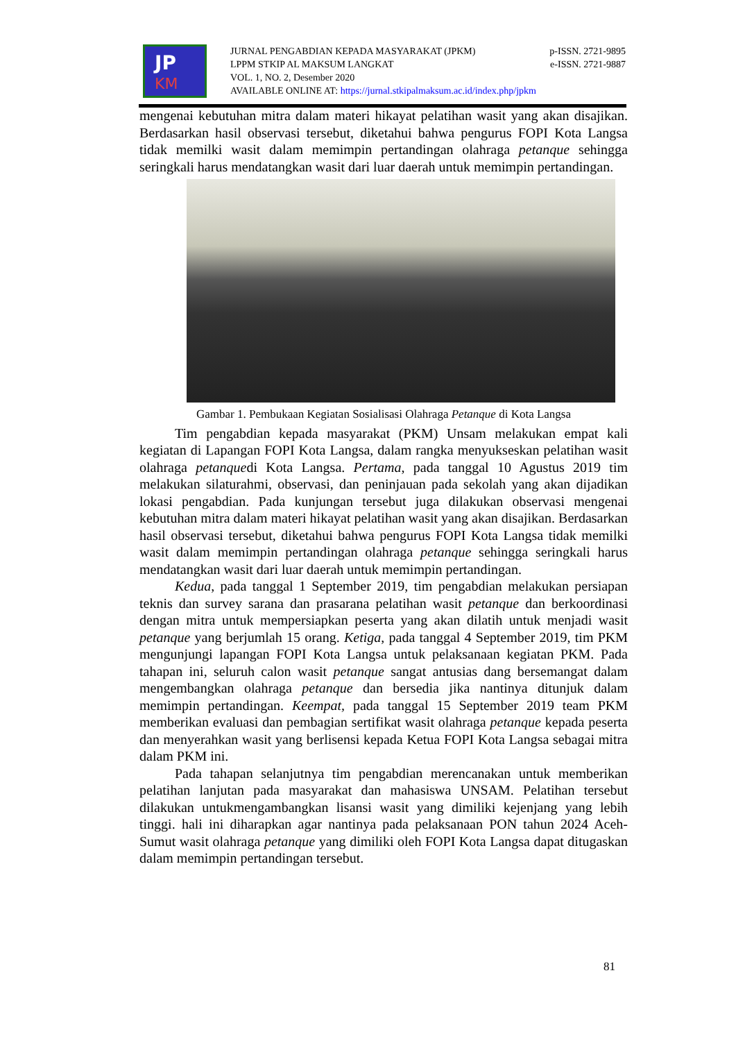JP
KM
JURNAL PENGABDIAN KEPADA MASYARAKAT (JPKM) p-ISSN. 2721-9895
LPPM STKIP AL MAKSUM LANGKAT e-ISSN. 2721-9887
VOL. 1, NO. 2, Desember 2020
AVAILABLE ONLINE AT: https://jurnal.stkipalmaksum.ac.id/index.php/jpkm
mengenai kebutuhan mitra dalam materi hikayat pelatihan wasit yang akan disajikan. Berdasarkan hasil observasi tersebut, diketahui bahwa pengurus FOPI Kota Langsa tidak memilki wasit dalam memimpin pertandingan olahraga petanque sehingga seringkali harus mendatangkan wasit dari luar daerah untuk memimpin pertandingan.
Gambar 1. Pembukaan Kegiatan Sosialisasi Olahraga Petanque di Kota Langsa
Tim pengabdian kepada masyarakat (PKM) Unsam melakukan empat kali kegiatan di Lapangan FOPI Kota Langsa, dalam rangka menyukseskan pelatihan wasit olahraga petanquedi Kota Langsa. Pertama, pada tanggal 10 Agustus 2019 tim melakukan silaturahmi, observasi, dan peninjauan pada sekolah yang akan dijadikan lokasi pengabdian. Pada kunjungan tersebut juga dilakukan observasi mengenai kebutuhan mitra dalam materi hikayat pelatihan wasit yang akan disajikan. Berdasarkan hasil observasi tersebut, diketahui bahwa pengurus FOPI Kota Langsa tidak memilki wasit dalam memimpin pertandingan olahraga petanque sehingga seringkali harus mendatangkan wasit dari luar daerah untuk memimpin pertandingan.
Kedua, pada tanggal 1 September 2019, tim pengabdian melakukan persiapan teknis dan survey sarana dan prasarana pelatihan wasit petanque dan berkoordinasi dengan mitra untuk mempersiapkan peserta yang akan dilatih untuk menjadi wasit petanque yang berjumlah 15 orang. Ketiga, pada tanggal 4 September 2019, tim PKM mengunjungi lapangan FOPI Kota Langsa untuk pelaksanaan kegiatan PKM. Pada tahapan ini, seluruh calon wasit petanque sangat antusias dang bersemangat dalam mengembangkan olahraga petanque dan bersedia jika nantinya ditunjuk dalam memimpin pertandingan. Keempat, pada tanggal 15 September 2019 team PKM memberikan evaluasi dan pembagian sertifikat wasit olahraga petanque kepada peserta dan menyerahkan wasit yang berlisensi kepada Ketua FOPI Kota Langsa sebagai mitra dalam PKM ini.
Pada tahapan selanjutnya tim pengabdian merencanakan untuk memberikan pelatihan lanjutan pada masyarakat dan mahasiswa UNSAM. Pelatihan tersebut dilakukan untukmengambangkan lisansi wasit yang dimiliki kejenjang yang lebih tinggi. hali ini diharapkan agar nantinya pada pelaksanaan PON tahun 2024 Aceh-Sumut wasit olahraga petanque yang dimiliki oleh FOPI Kota Langsa dapat ditugaskan dalam memimpin pertandingan tersebut.
81